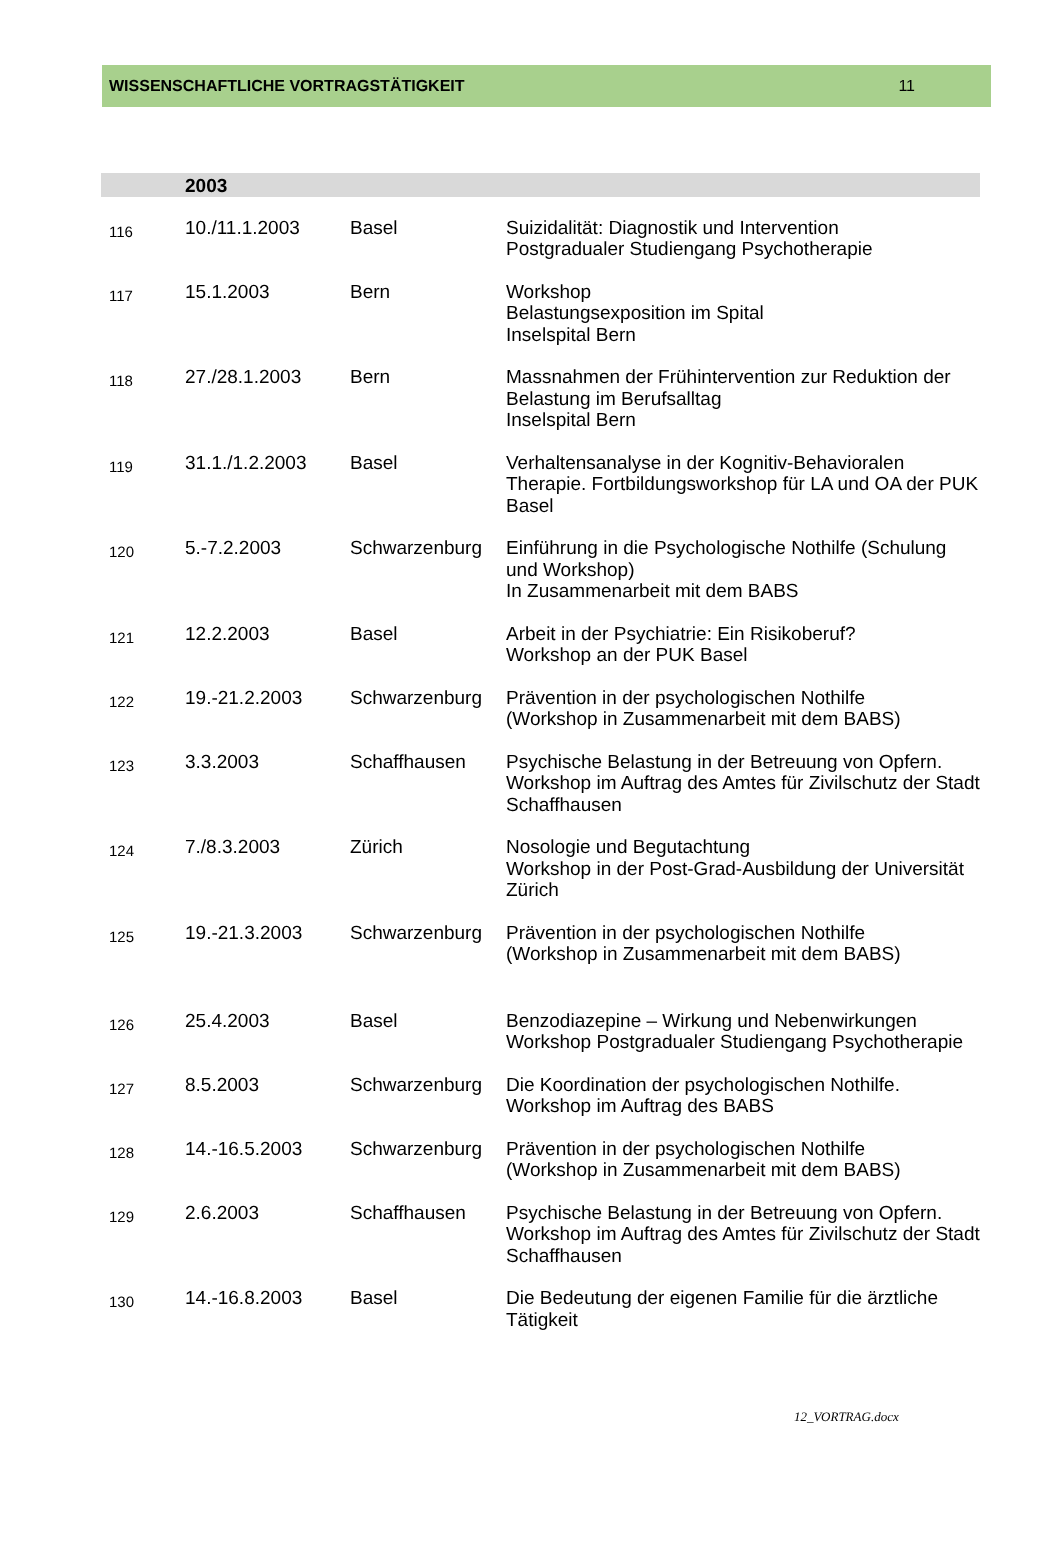WISSENSCHAFTLICHE VORTRAGSTÄTIGKEIT 11
| | 2003 | | |
| 116 | 10./11.1.2003 | Basel | Suizidalität: Diagnostik und Intervention Postgradualer Studiengang Psychotherapie |
| 117 | 15.1.2003 | Bern | Workshop Belastungsexposition im Spital Inselspital Bern |
| 118 | 27./28.1.2003 | Bern | Massnahmen der Frühintervention zur Reduktion der Belastung im Berufsalltag Inselspital Bern |
| 119 | 31.1./1.2.2003 | Basel | Verhaltensanalyse in der Kognitiv-Behavioralen Therapie. Fortbildungsworkshop für LA und OA der PUK Basel |
| 120 | 5.-7.2.2003 | Schwarzenburg | Einführung in die Psychologische Nothilfe (Schulung und Workshop) In Zusammenarbeit mit dem BABS |
| 121 | 12.2.2003 | Basel | Arbeit in der Psychiatrie: Ein Risikoberuf? Workshop an der PUK Basel |
| 122 | 19.-21.2.2003 | Schwarzenburg | Prävention in der psychologischen Nothilfe (Workshop in Zusammenarbeit mit dem BABS) |
| 123 | 3.3.2003 | Schaffhausen | Psychische Belastung in der Betreuung von Opfern. Workshop im Auftrag des Amtes für Zivilschutz der Stadt Schaffhausen |
| 124 | 7./8.3.2003 | Zürich | Nosologie und Begutachtung Workshop in der Post-Grad-Ausbildung der Universität Zürich |
| 125 | 19.-21.3.2003 | Schwarzenburg | Prävention in der psychologischen Nothilfe (Workshop in Zusammenarbeit mit dem BABS) |
| 126 | 25.4.2003 | Basel | Benzodiazepine – Wirkung und Nebenwirkungen Workshop Postgradualer Studiengang Psychotherapie |
| 127 | 8.5.2003 | Schwarzenburg | Die Koordination der psychologischen Nothilfe. Workshop im Auftrag des BABS |
| 128 | 14.-16.5.2003 | Schwarzenburg | Prävention in der psychologischen Nothilfe (Workshop in Zusammenarbeit mit dem BABS) |
| 129 | 2.6.2003 | Schaffhausen | Psychische Belastung in der Betreuung von Opfern. Workshop im Auftrag des Amtes für Zivilschutz der Stadt Schaffhausen |
| 130 | 14.-16.8.2003 | Basel | Die Bedeutung der eigenen Familie für die ärztliche Tätigkeit |
12_VORTRAG.docx